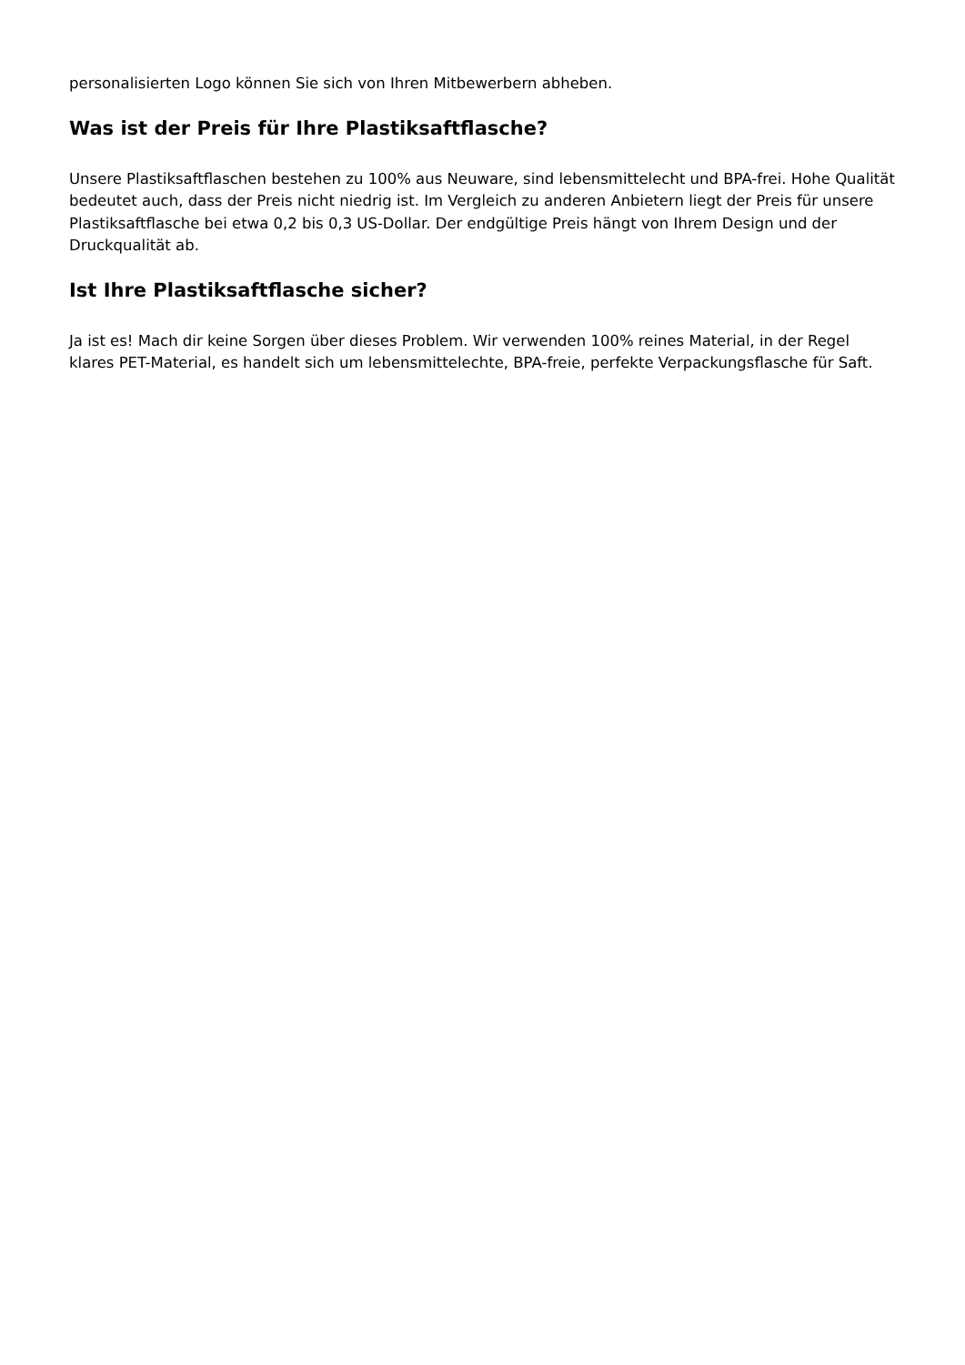personalisierten Logo können Sie sich von Ihren Mitbewerbern abheben.
Was ist der Preis für Ihre Plastiksaftflasche?
Unsere Plastiksaftflaschen bestehen zu 100% aus Neuware, sind lebensmittelecht und BPA-frei. Hohe Qualität bedeutet auch, dass der Preis nicht niedrig ist. Im Vergleich zu anderen Anbietern liegt der Preis für unsere Plastiksaftflasche bei etwa 0,2 bis 0,3 US-Dollar. Der endgültige Preis hängt von Ihrem Design und der Druckqualität ab.
Ist Ihre Plastiksaftflasche sicher?
Ja ist es! Mach dir keine Sorgen über dieses Problem. Wir verwenden 100% reines Material, in der Regel klares PET-Material, es handelt sich um lebensmittelechte, BPA-freie, perfekte Verpackungsflasche für Saft.